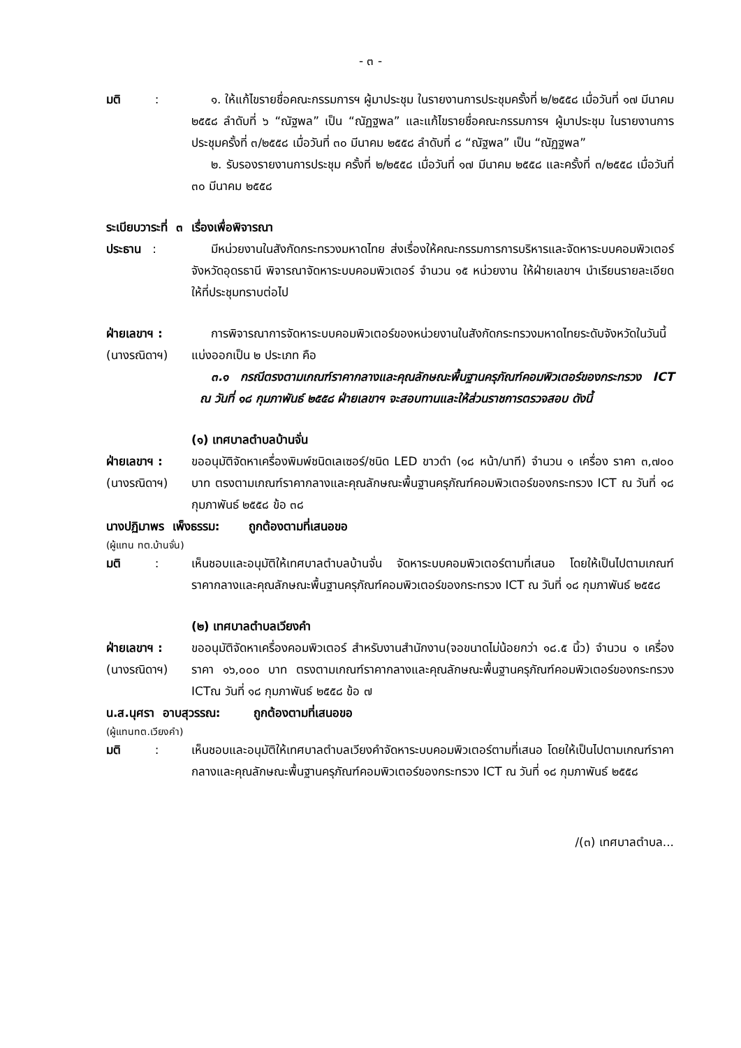- ๓ -
มติ :
๑. ให้แก้ไขรายชื่อคณะกรรมการฯ ผู้มาประชุม ในรายงานการประชุมครั้งที่ ๒/๒๕๕๘ เมื่อวันที่ ๑๗ มีนาคม ๒๕๕๘ ลำดับที่ ๖ “ณัฐพล” เป็น “ณัฏฐพล” และแก้ไขรายชื่อคณะกรรมการฯ ผู้มาประชุม ในรายงานการประชุมครั้งที่ ๓/๒๕๕๘ เมื่อวันที่ ๓๐ มีนาคม ๒๕๕๘ ลำดับที่ ๘ “ณัฐพล” เป็น “ณัฏฐพล”
๒. รับรองรายงานการประชุม ครั้งที่ ๒/๒๕๕๘ เมื่อวันที่ ๑๗ มีนาคม ๒๕๕๘ และครั้งที่ ๓/๒๕๕๘ เมื่อวันที่ ๓๐ มีนาคม ๒๕๕๘
ระเบียบวาระที่ ๓ เรื่องเพื่อพิจารณา
ประธาน : มีหน่วยงานในสังกัดกระทรวงมหาดไทย ส่งเรื่องให้คณะกรรมการการบริหารและจัดหาระบบคอมพิวเตอร์จังหวัดอุดรธานี พิจารณาจัดหาระบบคอมพิวเตอร์ จำนวน ๑๕ หน่วยงาน ให้ฝ่ายเลขาฯ นำเรียนรายละเอียดให้ที่ประชุมทราบต่อไป
ฝ่ายเลขาฯ :
(นางรณิดาฯ)
การพิจารณาการจัดหาระบบคอมพิวเตอร์ของหน่วยงานในสังกัดกระทรวงมหาดไทยระดับจังหวัดในวันนี้ แบ่งออกเป็น ๒ ประเภท คือ
๓.๑ กรณีตรงตามเกณฑ์ราคากลางและคุณลักษณะพื้นฐานครุภัณฑ์คอมพิวเตอร์ของกระทรวง ICT ณ วันที่ ๑๘ กุมภาพันธ์ ๒๕๕๘ ฝ่ายเลขาฯ จะสอบทานและให้ส่วนราชการตรวจสอบ ดังนี้
(๑) เทศบาลตำบลบ้านจั่น
ฝ่ายเลขาฯ :
(นางรณิดาฯ)
ขออนุมัติจัดหาเครื่องพิมพ์ชนิดเลเซอร์/ชนิด LED ขาวดำ (๑๘ หน้า/นาที) จำนวน ๑ เครื่อง ราคา ๓,๗๐๐ บาท ตรงตามเกณฑ์ราคากลางและคุณลักษณะพื้นฐานครุภัณฑ์คอมพิวเตอร์ของกระทรวง ICT ณ วันที่ ๑๘ กุมภาพันธ์ ๒๕๕๘ ข้อ ๓๘
นางปฏิมาพร เพ็งธรรม: ถูกต้องตามที่เสนอขอ
(ผู้แทน ทต.บ้านจั่น)
มติ :
เห็นชอบและอนุมัติให้เทศบาลตำบลบ้านจั่น จัดหาระบบคอมพิวเตอร์ตามที่เสนอ โดยให้เป็นไปตามเกณฑ์ราคากลางและคุณลักษณะพื้นฐานครุภัณฑ์คอมพิวเตอร์ของกระทรวง ICT ณ วันที่ ๑๘ กุมภาพันธ์ ๒๕๕๘
(๒) เทศบาลตำบลเวียงคำ
ฝ่ายเลขาฯ :
(นางรณิดาฯ)
ขออนุมัติจัดหาเครื่องคอมพิวเตอร์ สำหรับงานสำนักงาน(จอขนาดไม่น้อยกว่า ๑๘.๕ นิ้ว) จำนวน ๑ เครื่อง ราคา ๑๖,๐๐๐ บาท ตรงตามเกณฑ์ราคากลางและคุณลักษณะพื้นฐานครุภัณฑ์คอมพิวเตอร์ของกระทรวง ICTณ วันที่ ๑๘ กุมภาพันธ์ ๒๕๕๘ ข้อ ๗
น.ส.นุศรา อาบสุวรรณ: ถูกต้องตามที่เสนอขอ
(ผู้แทนทต.เวียงคำ)
มติ :
เห็นชอบและอนุมัติให้เทศบาลตำบลเวียงคำจัดหาระบบคอมพิวเตอร์ตามที่เสนอ โดยให้เป็นไปตามเกณฑ์ราคากลางและคุณลักษณะพื้นฐานครุภัณฑ์คอมพิวเตอร์ของกระทรวง ICT ณ วันที่ ๑๘ กุมภาพันธ์ ๒๕๕๘
/(๓) เทศบาลตำบล...